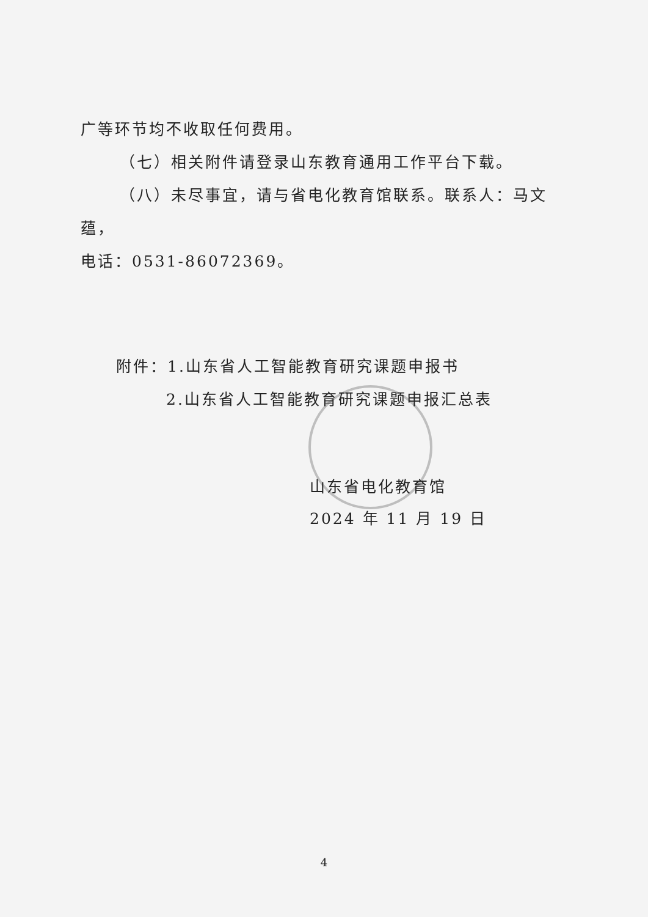广等环节均不收取任何费用。
（七）相关附件请登录山东教育通用工作平台下载。
（八）未尽事宜，请与省电化教育馆联系。联系人：马文蕴，
电话：0531-86072369。
附件：1.山东省人工智能教育研究课题申报书
2.山东省人工智能教育研究课题申报汇总表
山东省电化教育馆
2024 年 11 月 19 日
4